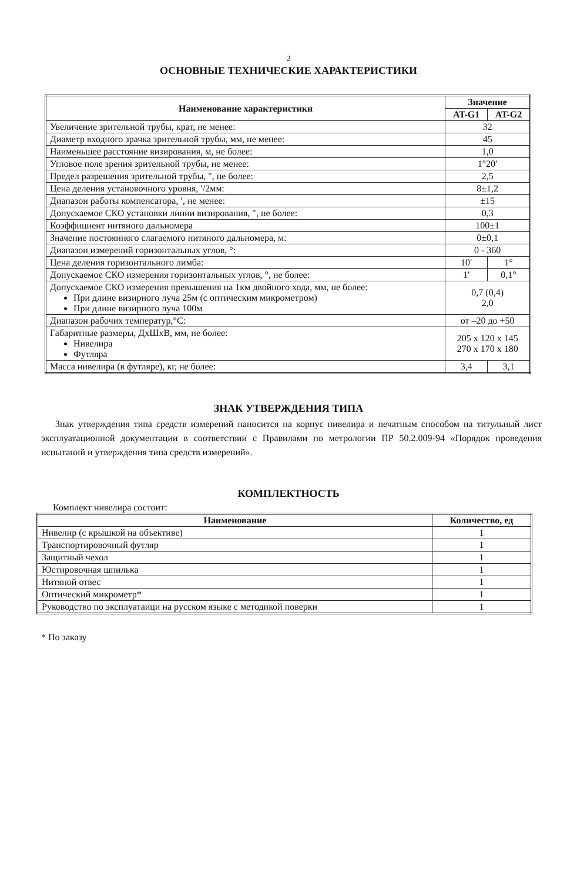2
ОСНОВНЫЕ ТЕХНИЧЕСКИЕ ХАРАКТЕРИСТИКИ
| Наименование характеристики | Значение | |
| --- | --- | --- |
| | AT-G1 | AT-G2 |
| Увеличение зрительной трубы, крат, не менее: | 32 | |
| Диаметр входного зрачка зрительной трубы, мм, не менее: | 45 | |
| Наименьшее расстояние визирования, м, не более: | 1,0 | |
| Угловое поле зрения зрительной трубы, не менее: | 1°20′ | |
| Предел разрешения зрительной трубы, ″, не более: | 2,5 | |
| Цена деления установочного уровня, ′/2мм: | 8±1,2 | |
| Диапазон работы компенсатора, ′, не менее: | ±15 | |
| Допускаемое СКО установки линии визирования, ″, не более: | 0,3 | |
| Коэффициент нитяного дальномера | 100±1 | |
| Значение постоянного слагаемого нитяного дальномера, м: | 0±0,1 | |
| Диапазон измерений горизонтальных углов, °: | 0 - 360 | |
| Цена деления горизонтального лимба: | 10′ | 1° |
| Допускаемое СКО измерения горизонтальных углов, °, не более: | 1′ | 0,1° |
| Допускаемое СКО измерения превышения на 1км двойного хода, мм, не более: При длине визирного луча 25м (с оптическим микрометром) При длине визирного луча 100м | 0,7 (0,4) 2,0 | |
| Диапазон рабочих температур,°С: | от –20 до +50 | |
| Габаритные размеры, ДхШхВ, мм, не более: Нивелира Футляра | 205 x 120 x 145 270 x 170 x 180 | |
| Масса нивелира (в футляре), кг, не более: | 3,4 | 3,1 |
ЗНАК УТВЕРЖДЕНИЯ ТИПА
Знак утверждения типа средств измерений наносится на корпус нивелира и печатным способом на титульный лист эксплуатационной документации в соответствии с Правилами по метрологии ПР 50.2.009-94 «Порядок проведения испытаний и утверждения типа средств измерений».
КОМПЛЕКТНОСТЬ
Комплект нивелира состоит:
| Наименование | Количество, ед |
| --- | --- |
| Нивелир (с крышкой на объективе) | 1 |
| Транспортировочный футляр | 1 |
| Защитный чехол | 1 |
| Юстировочная шпилька | 1 |
| Нитяной отвес | 1 |
| Оптический микрометр* | 1 |
| Руководство по эксплуатаици на русском языке с методикой поверки | 1 |
* По заказу